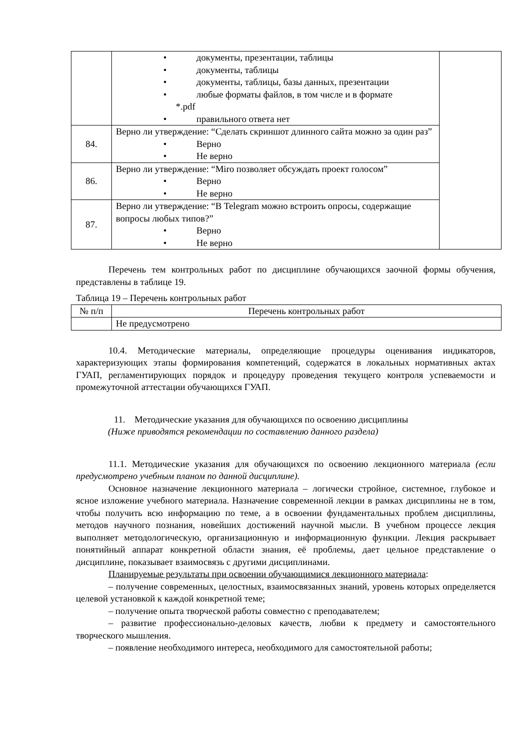| | • документы, презентации, таблицы • документы, таблицы • документы, таблицы, базы данных, презентации • любые форматы файлов, в том числе и в формате *.pdf • правильного ответа нет | |
| 84. | Верно ли утверждение: “Сделать скриншот длинного сайта можно за один раз” • Верно • Не верно | |
| 86. | Верно ли утверждение: “Miro позволяет обсуждать проект голосом” • Верно • Не верно | |
| 87. | Верно ли утверждение: “В Telegram можно встроить опросы, содержащие вопросы любых типов?” • Верно • Не верно | |
Перечень тем контрольных работ по дисциплине обучающихся заочной формы обучения, представлены в таблице 19.
Таблица 19 – Перечень контрольных работ
| № п/п | Перечень контрольных работ |
| --- | --- |
| | Не предусмотрено |
10.4. Методические материалы, определяющие процедуры оценивания индикаторов, характеризующих этапы формирования компетенций, содержатся в локальных нормативных актах ГУАП, регламентирующих порядок и процедуру проведения текущего контроля успеваемости и промежуточной аттестации обучающихся ГУАП.
11. Методические указания для обучающихся по освоению дисциплины
(Ниже приводятся рекомендации по составлению данного раздела)
11.1. Методические указания для обучающихся по освоению лекционного материала (если предусмотрено учебным планом по данной дисциплине).
Основное назначение лекционного материала – логически стройное, системное, глубокое и ясное изложение учебного материала. Назначение современной лекции в рамках дисциплины не в том, чтобы получить всю информацию по теме, а в освоении фундаментальных проблем дисциплины, методов научного познания, новейших достижений научной мысли. В учебном процессе лекция выполняет методологическую, организационную и информационную функции. Лекция раскрывает понятийный аппарат конкретной области знания, её проблемы, дает цельное представление о дисциплине, показывает взаимосвязь с другими дисциплинами.
Планируемые результаты при освоении обучающимися лекционного материала:
– получение современных, целостных, взаимосвязанных знаний, уровень которых определяется целевой установкой к каждой конкретной теме;
– получение опыта творческой работы совместно с преподавателем;
– развитие профессионально-деловых качеств, любви к предмету и самостоятельного творческого мышления.
– появление необходимого интереса, необходимого для самостоятельной работы;